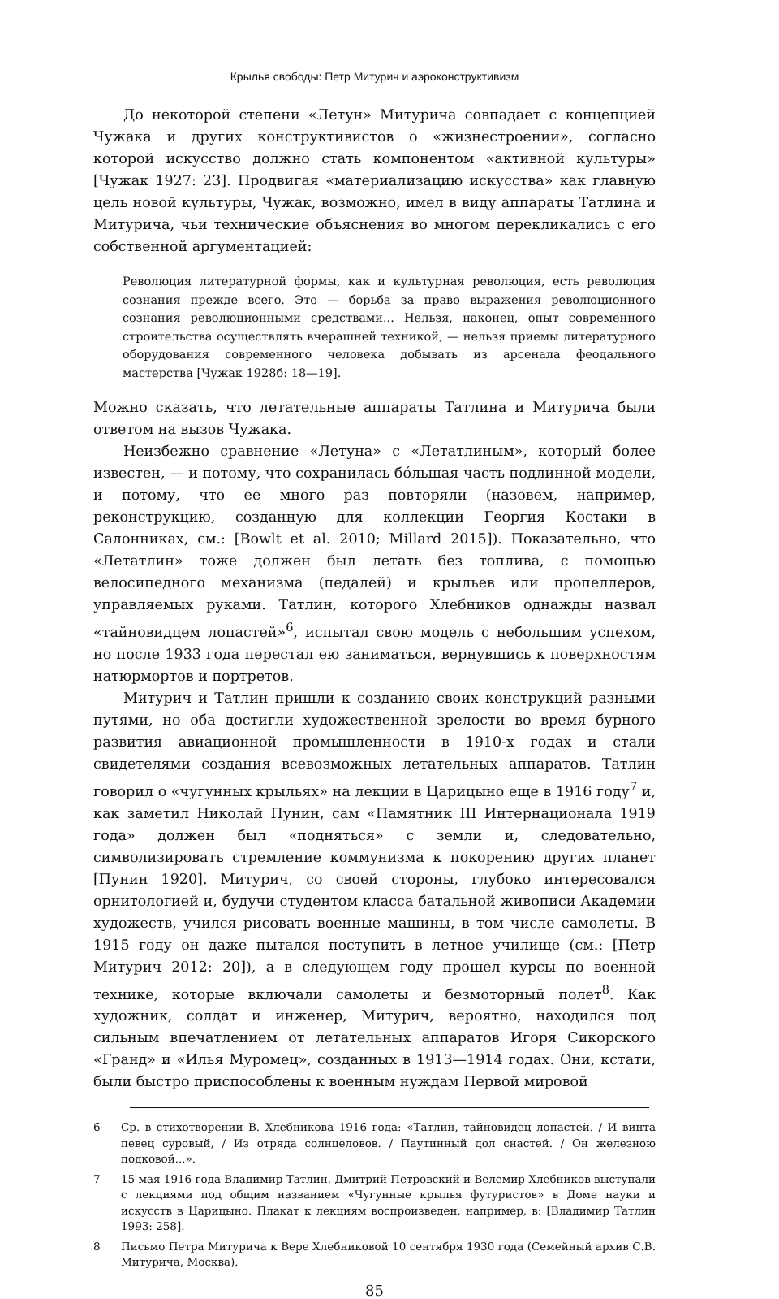Крылья свободы: Петр Митурич и аэроконструктивизм
До некоторой степени «Летун» Митурича совпадает с концепцией Чужака и других конструктивистов о «жизнестроении», согласно которой искусство должно стать компонентом «активной культуры» [Чужак 1927: 23]. Продвигая «материализацию искусства» как главную цель новой культуры, Чужак, возможно, имел в виду аппараты Татлина и Митурича, чьи технические объяснения во многом перекликались с его собственной аргументацией:
Революция литературной формы, как и культурная революция, есть революция сознания прежде всего. Это — борьба за право выражения революционного сознания революционными средствами... Нельзя, наконец, опыт современного строительства осуществлять вчерашней техникой, — нельзя приемы литературного оборудования современного человека добывать из арсенала феодального мастерства [Чужак 1928б: 18—19].
Можно сказать, что летательные аппараты Татлина и Митурича были ответом на вызов Чужака.
Неизбежно сравнение «Летуна» с «Летатлиным», который более известен, — и потому, что сохранилась бóльшая часть подлинной модели, и потому, что ее много раз повторяли (назовем, например, реконструкцию, созданную для коллекции Георгия Костаки в Салонниках, см.: [Bowlt et al. 2010; Millard 2015]). Показательно, что «Летатлин» тоже должен был летать без топлива, с помощью велосипедного механизма (педалей) и крыльев или пропеллеров, управляемых руками. Татлин, которого Хлебников однажды назвал «тайновидцем лопастей»<sup>6</sup>, испытал свою модель с небольшим успехом, но после 1933 года перестал ею заниматься, вернувшись к поверхностям натюрмортов и портретов.
Митурич и Татлин пришли к созданию своих конструкций разными путями, но оба достигли художественной зрелости во время бурного развития авиационной промышленности в 1910-х годах и стали свидетелями создания всевозможных летательных аппаратов. Татлин говорил о «чугунных крыльях» на лекции в Царицыно еще в 1916 году<sup>7</sup> и, как заметил Николай Пунин, сам «Памятник III Интернационала 1919 года» должен был «подняться» с земли и, следовательно, символизировать стремление коммунизма к покорению других планет [Пунин 1920]. Митурич, со своей стороны, глубоко интересовался орнитологией и, будучи студентом класса батальной живописи Академии художеств, учился рисовать военные машины, в том числе самолеты. В 1915 году он даже пытался поступить в летное училище (см.: [Петр Митурич 2012: 20]), а в следующем году прошел курсы по военной технике, которые включали самолеты и безмоторный полет<sup>8</sup>. Как художник, солдат и инженер, Митурич, вероятно, находился под сильным впечатлением от летательных аппаратов Игоря Сикорского «Гранд» и «Илья Муромец», созданных в 1913—1914 годах. Они, кстати, были быстро приспособлены к военным нуждам Первой мировой
6 Ср. в стихотворении В. Хлебникова 1916 года: «Татлин, тайновидец лопастей. / И винта певец суровый, / Из отряда солнцеловов. / Паутинный дол снастей. / Он железною подковой...».
7 15 мая 1916 года Владимир Татлин, Дмитрий Петровский и Велемир Хлебников выступали с лекциями под общим названием «Чугунные крылья футуристов» в Доме науки и искусств в Царицыно. Плакат к лекциям воспроизведен, например, в: [Владимир Татлин 1993: 258].
8 Письмо Петра Митурича к Вере Хлебниковой 10 сентября 1930 года (Семейный архив С.В. Митурича, Москва).
85